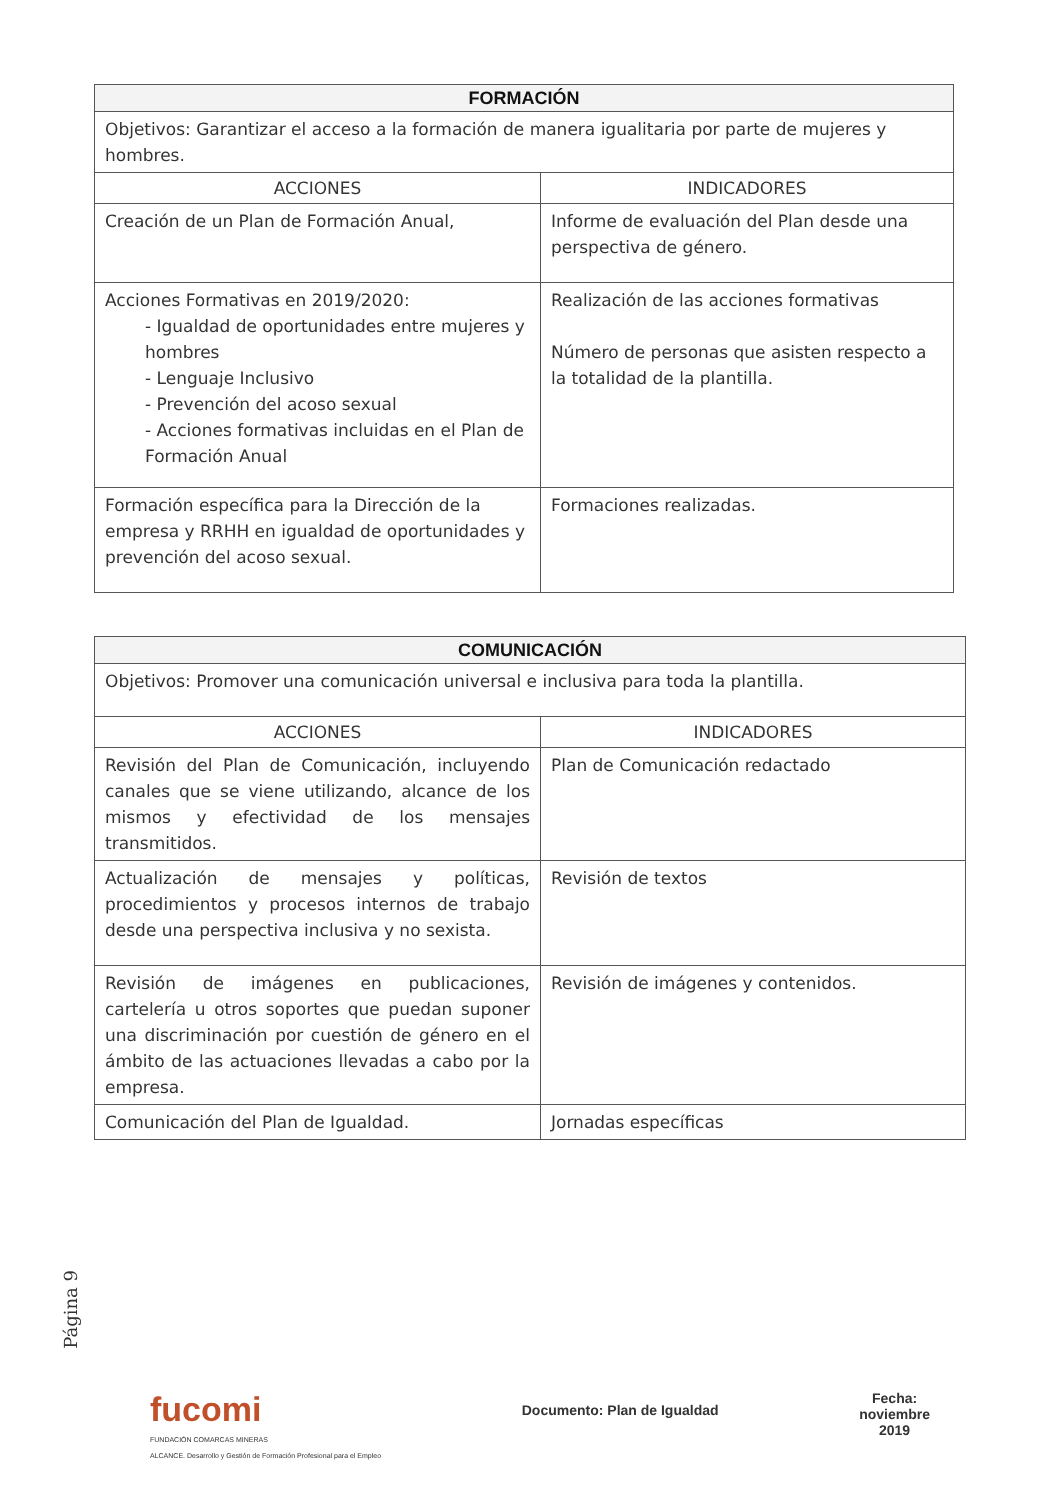| FORMACIÓN | |
| --- | --- |
| Objetivos: Garantizar el acceso a la formación de manera igualitaria por parte de mujeres y hombres. | |
| ACCIONES | INDICADORES |
| Creación de un Plan de Formación Anual, | Informe de evaluación del Plan desde una perspectiva de género. |
| Acciones Formativas en 2019/2020: - Igualdad de oportunidades entre mujeres y hombres - Lenguaje Inclusivo - Prevención del acoso sexual - Acciones formativas incluidas en el Plan de Formación Anual | Realización de las acciones formativas Número de personas que asisten respecto a la totalidad de la plantilla. |
| Formación específica para la Dirección de la empresa y RRHH en igualdad de oportunidades y prevención del acoso sexual. | Formaciones realizadas. |
| COMUNICACIÓN | |
| --- | --- |
| Objetivos: Promover una comunicación universal e inclusiva para toda la plantilla. | |
| ACCIONES | INDICADORES |
| Revisión del Plan de Comunicación, incluyendo canales que se viene utilizando, alcance de los mismos y efectividad de los mensajes transmitidos. | Plan de Comunicación redactado |
| Actualización de mensajes y políticas, procedimientos y procesos internos de trabajo desde una perspectiva inclusiva y no sexista. | Revisión de textos |
| Revisión de imágenes en publicaciones, cartelería u otros soportes que puedan suponer una discriminación por cuestión de género en el ámbito de las actuaciones llevadas a cabo por la empresa. | Revisión de imágenes y contenidos. |
| Comunicación del Plan de Igualdad. | Jornadas específicas |
Página 9
fucomi
FUNDACIÓN COMARCAS MINERAS
ALCANCE. Desarrollo y Gestión de Formación Profesional para el Empleo
Documento: Plan de Igualdad
Fecha:
noviembre
2019